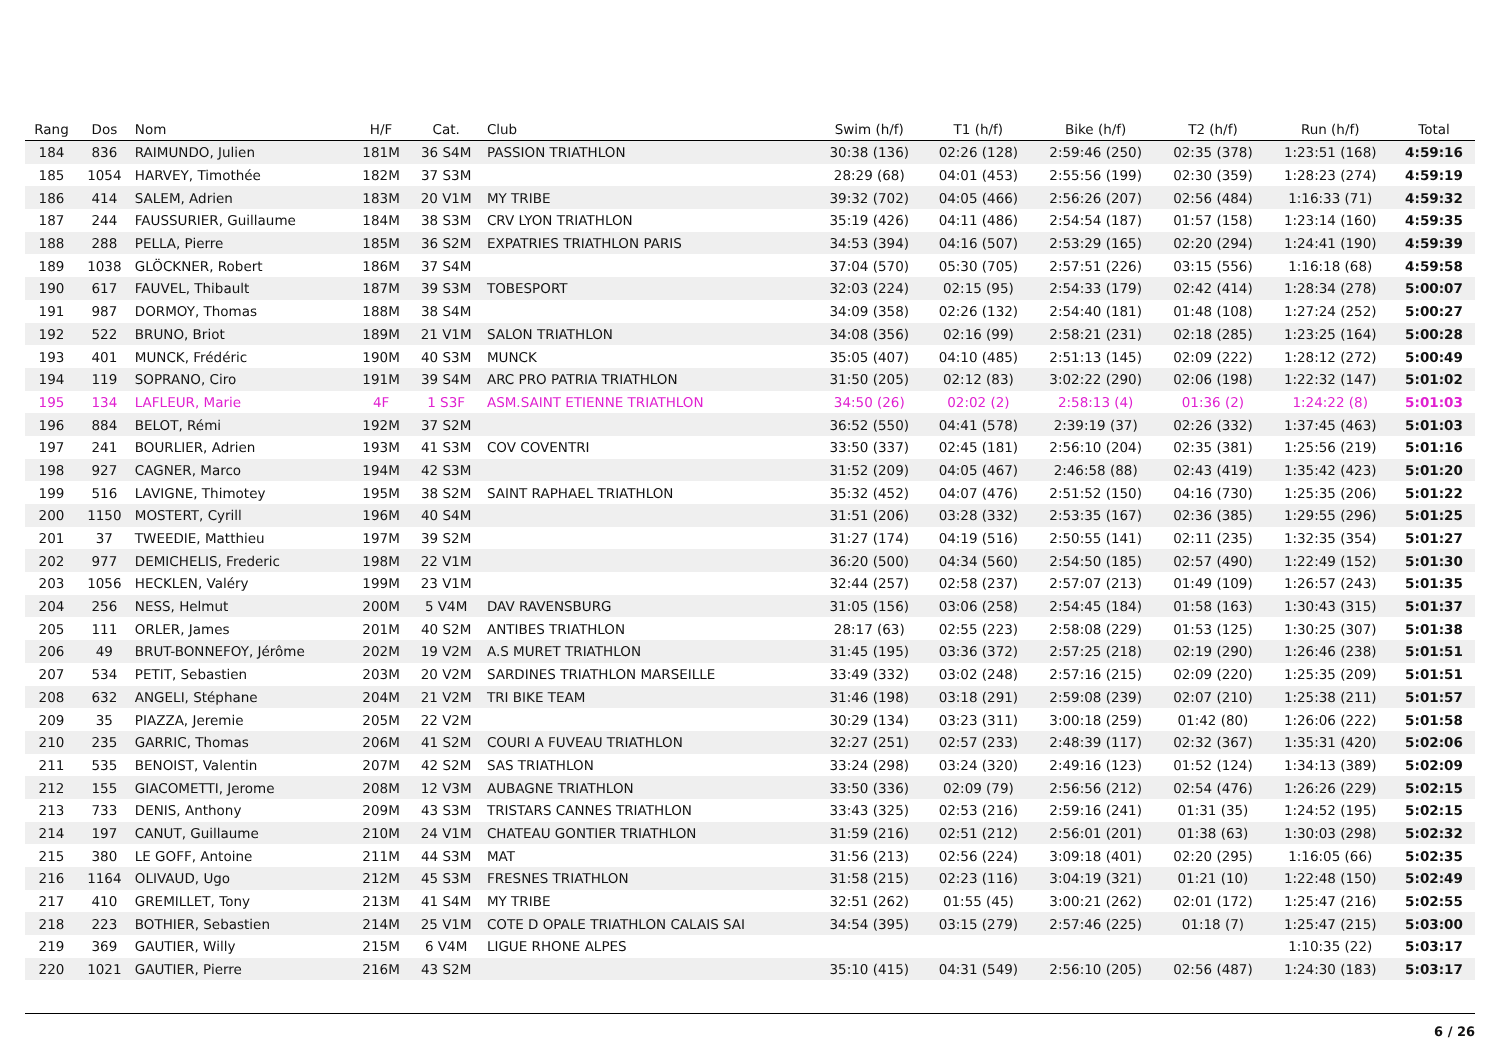| Rang | Dos | Nom | H/F | Cat. | Club | Swim (h/f) | T1 (h/f) | Bike (h/f) | T2 (h/f) | Run (h/f) | Total |
| --- | --- | --- | --- | --- | --- | --- | --- | --- | --- | --- | --- |
| 184 | 836 | RAIMUNDO, Julien | 181M | 36 S4M | PASSION TRIATHLON | 30:38 (136) | 02:26 (128) | 2:59:46 (250) | 02:35 (378) | 1:23:51 (168) | 4:59:16 |
| 185 | 1054 | HARVEY, Timothée | 182M | 37 S3M | | 28:29 (68) | 04:01 (453) | 2:55:56 (199) | 02:30 (359) | 1:28:23 (274) | 4:59:19 |
| 186 | 414 | SALEM, Adrien | 183M | 20 V1M | MY TRIBE | 39:32 (702) | 04:05 (466) | 2:56:26 (207) | 02:56 (484) | 1:16:33 (71) | 4:59:32 |
| 187 | 244 | FAUSSURIER, Guillaume | 184M | 38 S3M | CRV LYON TRIATHLON | 35:19 (426) | 04:11 (486) | 2:54:54 (187) | 01:57 (158) | 1:23:14 (160) | 4:59:35 |
| 188 | 288 | PELLA, Pierre | 185M | 36 S2M | EXPATRIES TRIATHLON PARIS | 34:53 (394) | 04:16 (507) | 2:53:29 (165) | 02:20 (294) | 1:24:41 (190) | 4:59:39 |
| 189 | 1038 | GLÖCKNER, Robert | 186M | 37 S4M | | 37:04 (570) | 05:30 (705) | 2:57:51 (226) | 03:15 (556) | 1:16:18 (68) | 4:59:58 |
| 190 | 617 | FAUVEL, Thibault | 187M | 39 S3M | TOBESPORT | 32:03 (224) | 02:15 (95) | 2:54:33 (179) | 02:42 (414) | 1:28:34 (278) | 5:00:07 |
| 191 | 987 | DORMOY, Thomas | 188M | 38 S4M | | 34:09 (358) | 02:26 (132) | 2:54:40 (181) | 01:48 (108) | 1:27:24 (252) | 5:00:27 |
| 192 | 522 | BRUNO, Briot | 189M | 21 V1M | SALON TRIATHLON | 34:08 (356) | 02:16 (99) | 2:58:21 (231) | 02:18 (285) | 1:23:25 (164) | 5:00:28 |
| 193 | 401 | MUNCK, Frédéric | 190M | 40 S3M | MUNCK | 35:05 (407) | 04:10 (485) | 2:51:13 (145) | 02:09 (222) | 1:28:12 (272) | 5:00:49 |
| 194 | 119 | SOPRANO, Ciro | 191M | 39 S4M | ARC PRO PATRIA TRIATHLON | 31:50 (205) | 02:12 (83) | 3:02:22 (290) | 02:06 (198) | 1:22:32 (147) | 5:01:02 |
| 195 | 134 | LAFLEUR, Marie | 4F | 1 S3F | ASM.SAINT ETIENNE TRIATHLON | 34:50 (26) | 02:02 (2) | 2:58:13 (4) | 01:36 (2) | 1:24:22 (8) | 5:01:03 |
| 196 | 884 | BELOT, Rémi | 192M | 37 S2M | | 36:52 (550) | 04:41 (578) | 2:39:19 (37) | 02:26 (332) | 1:37:45 (463) | 5:01:03 |
| 197 | 241 | BOURLIER, Adrien | 193M | 41 S3M | COV COVENTRI | 33:50 (337) | 02:45 (181) | 2:56:10 (204) | 02:35 (381) | 1:25:56 (219) | 5:01:16 |
| 198 | 927 | CAGNER, Marco | 194M | 42 S3M | | 31:52 (209) | 04:05 (467) | 2:46:58 (88) | 02:43 (419) | 1:35:42 (423) | 5:01:20 |
| 199 | 516 | LAVIGNE, Thimotey | 195M | 38 S2M | SAINT RAPHAEL TRIATHLON | 35:32 (452) | 04:07 (476) | 2:51:52 (150) | 04:16 (730) | 1:25:35 (206) | 5:01:22 |
| 200 | 1150 | MOSTERT, Cyrill | 196M | 40 S4M | | 31:51 (206) | 03:28 (332) | 2:53:35 (167) | 02:36 (385) | 1:29:55 (296) | 5:01:25 |
| 201 | 37 | TWEEDIE, Matthieu | 197M | 39 S2M | | 31:27 (174) | 04:19 (516) | 2:50:55 (141) | 02:11 (235) | 1:32:35 (354) | 5:01:27 |
| 202 | 977 | DEMICHELIS, Frederic | 198M | 22 V1M | | 36:20 (500) | 04:34 (560) | 2:54:50 (185) | 02:57 (490) | 1:22:49 (152) | 5:01:30 |
| 203 | 1056 | HECKLEN, Valéry | 199M | 23 V1M | | 32:44 (257) | 02:58 (237) | 2:57:07 (213) | 01:49 (109) | 1:26:57 (243) | 5:01:35 |
| 204 | 256 | NESS, Helmut | 200M | 5 V4M | DAV RAVENSBURG | 31:05 (156) | 03:06 (258) | 2:54:45 (184) | 01:58 (163) | 1:30:43 (315) | 5:01:37 |
| 205 | 111 | ORLER, James | 201M | 40 S2M | ANTIBES TRIATHLON | 28:17 (63) | 02:55 (223) | 2:58:08 (229) | 01:53 (125) | 1:30:25 (307) | 5:01:38 |
| 206 | 49 | BRUT-BONNEFOY, Jérôme | 202M | 19 V2M | A.S MURET TRIATHLON | 31:45 (195) | 03:36 (372) | 2:57:25 (218) | 02:19 (290) | 1:26:46 (238) | 5:01:51 |
| 207 | 534 | PETIT, Sebastien | 203M | 20 V2M | SARDINES TRIATHLON MARSEILLE | 33:49 (332) | 03:02 (248) | 2:57:16 (215) | 02:09 (220) | 1:25:35 (209) | 5:01:51 |
| 208 | 632 | ANGELI, Stéphane | 204M | 21 V2M | TRI BIKE TEAM | 31:46 (198) | 03:18 (291) | 2:59:08 (239) | 02:07 (210) | 1:25:38 (211) | 5:01:57 |
| 209 | 35 | PIAZZA, Jeremie | 205M | 22 V2M | | 30:29 (134) | 03:23 (311) | 3:00:18 (259) | 01:42 (80) | 1:26:06 (222) | 5:01:58 |
| 210 | 235 | GARRIC, Thomas | 206M | 41 S2M | COURI A FUVEAU TRIATHLON | 32:27 (251) | 02:57 (233) | 2:48:39 (117) | 02:32 (367) | 1:35:31 (420) | 5:02:06 |
| 211 | 535 | BENOIST, Valentin | 207M | 42 S2M | SAS TRIATHLON | 33:24 (298) | 03:24 (320) | 2:49:16 (123) | 01:52 (124) | 1:34:13 (389) | 5:02:09 |
| 212 | 155 | GIACOMETTI, Jerome | 208M | 12 V3M | AUBAGNE TRIATHLON | 33:50 (336) | 02:09 (79) | 2:56:56 (212) | 02:54 (476) | 1:26:26 (229) | 5:02:15 |
| 213 | 733 | DENIS, Anthony | 209M | 43 S3M | TRISTARS CANNES TRIATHLON | 33:43 (325) | 02:53 (216) | 2:59:16 (241) | 01:31 (35) | 1:24:52 (195) | 5:02:15 |
| 214 | 197 | CANUT, Guillaume | 210M | 24 V1M | CHATEAU GONTIER TRIATHLON | 31:59 (216) | 02:51 (212) | 2:56:01 (201) | 01:38 (63) | 1:30:03 (298) | 5:02:32 |
| 215 | 380 | LE GOFF, Antoine | 211M | 44 S3M | MAT | 31:56 (213) | 02:56 (224) | 3:09:18 (401) | 02:20 (295) | 1:16:05 (66) | 5:02:35 |
| 216 | 1164 | OLIVAUD, Ugo | 212M | 45 S3M | FRESNES TRIATHLON | 31:58 (215) | 02:23 (116) | 3:04:19 (321) | 01:21 (10) | 1:22:48 (150) | 5:02:49 |
| 217 | 410 | GREMILLET, Tony | 213M | 41 S4M | MY TRIBE | 32:51 (262) | 01:55 (45) | 3:00:21 (262) | 02:01 (172) | 1:25:47 (216) | 5:02:55 |
| 218 | 223 | BOTHIER, Sebastien | 214M | 25 V1M | COTE D OPALE TRIATHLON CALAIS SAI | 34:54 (395) | 03:15 (279) | 2:57:46 (225) | 01:18 (7) | 1:25:47 (215) | 5:03:00 |
| 219 | 369 | GAUTIER, Willy | 215M | 6 V4M | LIGUE RHONE ALPES | | | | | 1:10:35 (22) | 5:03:17 |
| 220 | 1021 | GAUTIER, Pierre | 216M | 43 S2M | | 35:10 (415) | 04:31 (549) | 2:56:10 (205) | 02:56 (487) | 1:24:30 (183) | 5:03:17 |
6 / 26